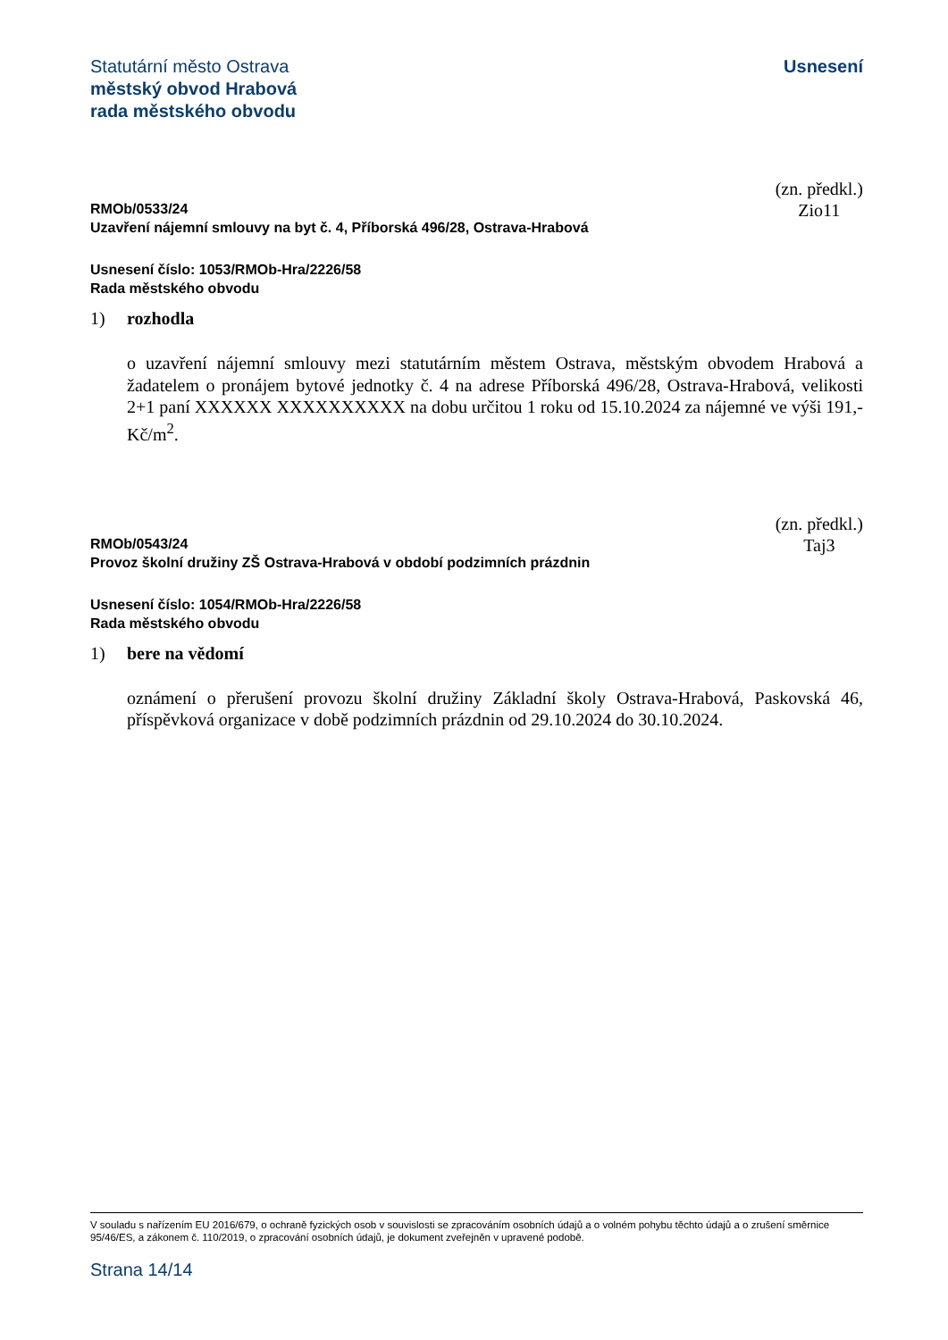Statutární město Ostrava
městský obvod Hrabová
rada městského obvodu
Usnesení
RMOb/0533/24
Uzavření nájemní smlouvy na byt č. 4, Příborská 496/28, Ostrava-Hrabová
(zn. předkl.)
Zio11
Usnesení číslo: 1053/RMOb-Hra/2226/58
Rada městského obvodu
1) rozhodla
o uzavření nájemní smlouvy mezi statutárním městem Ostrava, městským obvodem Hrabová a žadatelem o pronájem bytové jednotky č. 4 na adrese Příborská 496/28, Ostrava-Hrabová, velikosti 2+1 paní XXXXXX XXXXXXXXXX na dobu určitou 1 roku od 15.10.2024 za nájemné ve výši 191,-Kč/m<sup>2</sup>.
RMOb/0543/24
Provoz školní družiny ZŠ Ostrava-Hrabová v období podzimních prázdnin
(zn. předkl.)
Taj3
Usnesení číslo: 1054/RMOb-Hra/2226/58
Rada městského obvodu
1) bere na vědomí
oznámení o přerušení provozu školní družiny Základní školy Ostrava-Hrabová, Paskovská 46, příspěvková organizace v době podzimních prázdnin od 29.10.2024 do 30.10.2024.
V souladu s nařízením EU 2016/679, o ochraně fyzických osob v souvislosti se zpracováním osobních údajů a o volném pohybu těchto údajů a o zrušení směrnice 95/46/ES, a zákonem č. 110/2019, o zpracování osobních údajů, je dokument zveřejněn v upravené podobě.
Strana 14/14